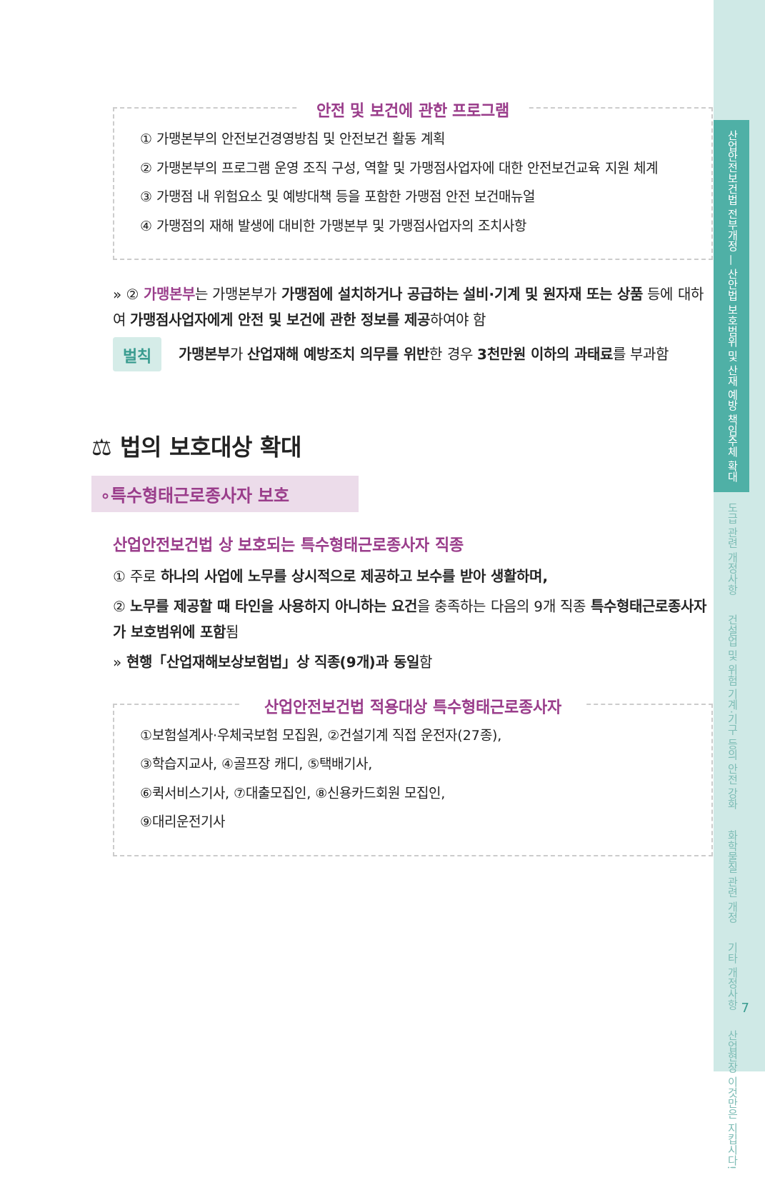산업안전보건법 전부개정 — 산안법 보호범위 및 산재 예방 책임주체 확대
도급 관련 개정사항
건설업 및 위험 기계·기구 등의 안전 강화
화학물질 관련 개정
기타 개정사항
산업현장 이것만은 지킵시다!
안전 및 보건에 관한 프로그램
① 가맹본부의 안전보건경영방침 및 안전보건 활동 계획
② 가맹본부의 프로그램 운영 조직 구성, 역할 및 가맹점사업자에 대한 안전보건교육 지원 체계
③ 가맹점 내 위험요소 및 예방대책 등을 포함한 가맹점 안전 보건매뉴얼
④ 가맹점의 재해 발생에 대비한 가맹본부 및 가맹점사업자의 조치사항
» ② 가맹본부는 가맹본부가 가맹점에 설치하거나 공급하는 설비·기계 및 원자재 또는 상품 등에 대하여 가맹점사업자에게 안전 및 보건에 관한 정보를 제공하여야 함
벌칙
가맹본부가 산업재해 예방조치 의무를 위반한 경우 3천만원 이하의 과태료를 부과함
⚖ 법의 보호대상 확대
∘특수형태근로종사자 보호
산업안전보건법 상 보호되는 특수형태근로종사자 직종
① 주로 하나의 사업에 노무를 상시적으로 제공하고 보수를 받아 생활하며,
② 노무를 제공할 때 타인을 사용하지 아니하는 요건을 충족하는 다음의 9개 직종 특수형태근로종사자가 보호범위에 포함됨
» 현행「산업재해보상보험법」상 직종(9개)과 동일함
산업안전보건법 적용대상 특수형태근로종사자
①보험설계사·우체국보험 모집원, ②건설기계 직접 운전자(27종),
③학습지교사, ④골프장 캐디, ⑤택배기사,
⑥퀵서비스기사, ⑦대출모집인, ⑧신용카드회원 모집인,
⑨대리운전기사
7